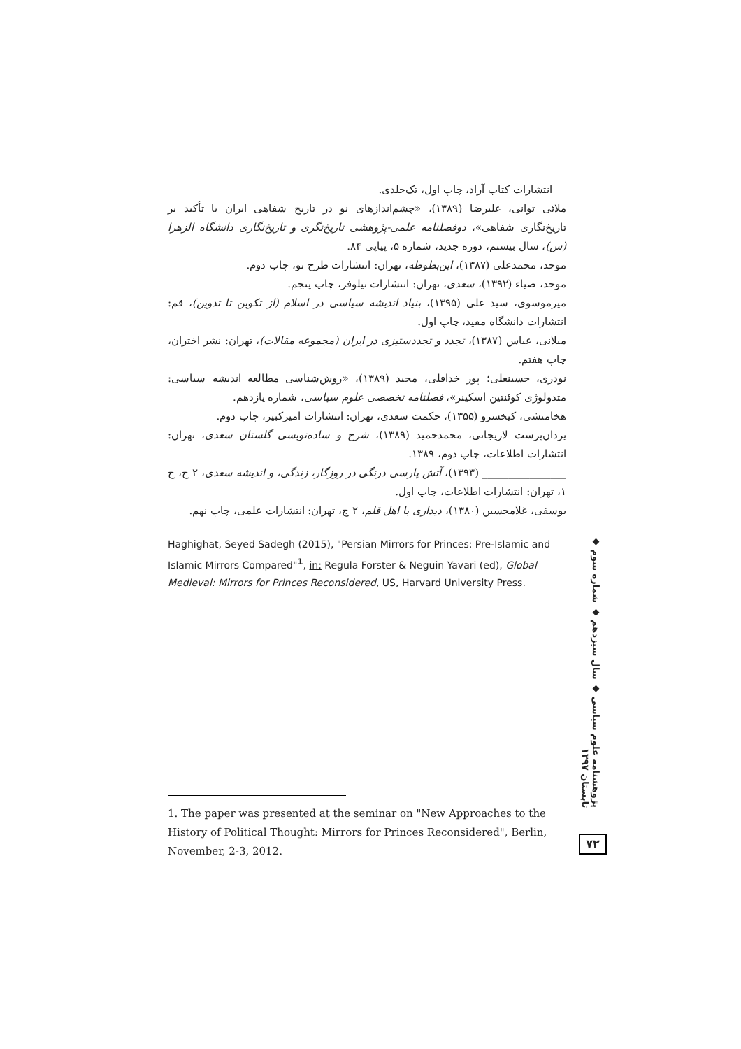انتشارات کتاب آراد، چاپ اول، تک‌جلدی.
ملائی توانی، علیرضا (۱۳۸۹)، «چشم‌اندازهای نو در تاریخ شفاهی ایران با تأکید بر تاریخ‌نگاری شفاهی»، دوفصلنامه علمی-پژوهشی تاریخ‌نگری و تاریخ‌نگاری دانشگاه الزهرا (س)، سال بیستم، دوره جدید، شماره ۵، پیاپی ۸۴.
موحد، محمدعلی (۱۳۸۷)، ابن‌بطوطه، تهران: انتشارات طرح نو، چاپ دوم.
موحد، ضیاء (۱۳۹۲)، سعدی، تهران: انتشارات نیلوفر، چاپ پنجم.
میرموسوی، سید علی (۱۳۹۵)، بنیاد اندیشه سیاسی در اسلام (از تکوین تا تدوین)، قم: انتشارات دانشگاه مفید، چاپ اول.
میلانی، عباس (۱۳۸۷)، تجدد و تجددستیزی در ایران (مجموعه مقالات)، تهران: نشر اختران، چاپ هفتم.
نوذری، حسینعلی؛ پور خداقلی، مجید (۱۳۸۹)، «روش‌شناسی مطالعه اندیشه سیاسی: متدولوژی کوئنتین اسکینر»، فصلنامه تخصصی علوم سیاسی، شماره یازدهم.
هخامنشی، کیخسرو (۱۳۵۵)، حکمت سعدی، تهران: انتشارات امیرکبیر، چاپ دوم.
یزدان‌پرست لاریجانی، محمدحمید (۱۳۸۹)، شرح و ساده‌نویسی گلستان سعدی، تهران: انتشارات اطلاعات، چاپ دوم، ۱۳۸۹.
________________ (۱۳۹۳)، آتش پارسی درنگی در روزگار، زندگی، و اندیشه سعدی، ۲ ج، ج ۱، تهران: انتشارات اطلاعات، چاپ اول.
یوسفی، غلامحسین (۱۳۸۰)، دیداری با اهل قلم، ۲ ج، تهران: انتشارات علمی، چاپ نهم.
Haghighat, Seyed Sadegh (2015), "Persian Mirrors for Princes: Pre-Islamic and Islamic Mirrors Compared"<sup>1</sup>, in: Regula Forster & Neguin Yavari (ed), Global Medieval: Mirrors for Princes Reconsidered, US, Harvard University Press.
1. The paper was presented at the seminar on "New Approaches to the History of Political Thought: Mirrors for Princes Reconsidered", Berlin, November, 2-3, 2012.
پژوهشنامه علوم سیاسی ◆ سال سیزدهم ◆ شماره سوم ◆ تابستان ۱۳۹۷
۷۲